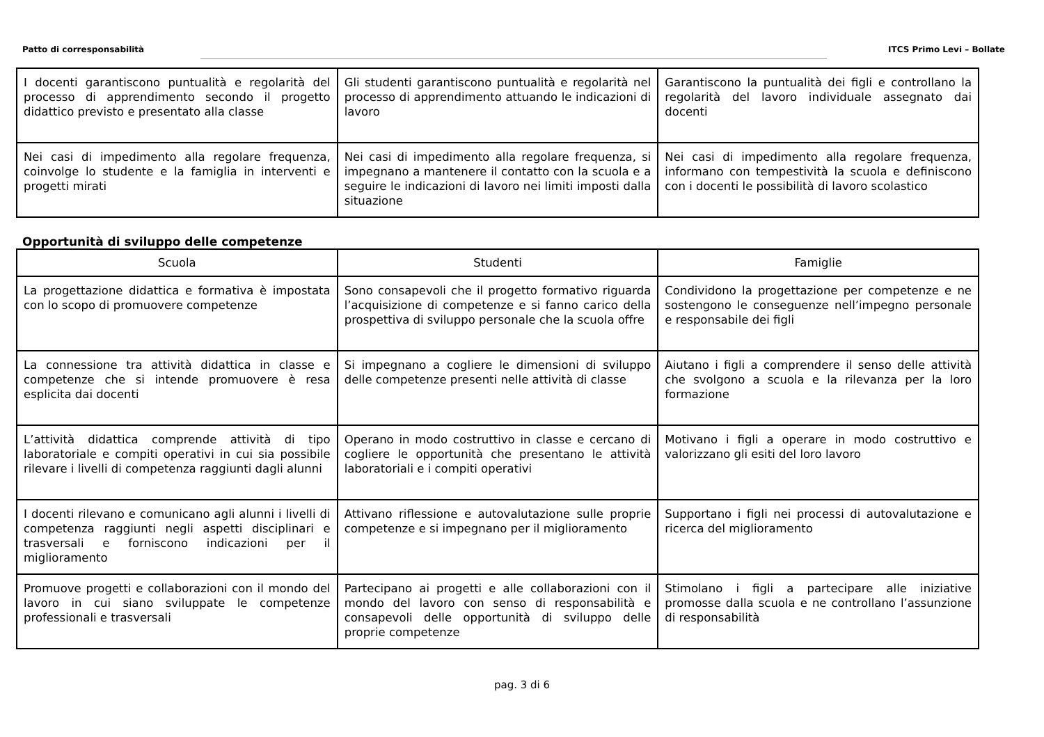Patto di corresponsabilità ITCS Primo Levi – Bollate
| I docenti garantiscono puntualità e regolarità del processo di apprendimento secondo il progetto didattico previsto e presentato alla classe | Gli studenti garantiscono puntualità e regolarità nel processo di apprendimento attuando le indicazioni di lavoro | Garantiscono la puntualità dei figli e controllano la regolarità del lavoro individuale assegnato dai docenti |
| Nei casi di impedimento alla regolare frequenza, coinvolge lo studente e la famiglia in interventi e progetti mirati | Nei casi di impedimento alla regolare frequenza, si impegnano a mantenere il contatto con la scuola e a seguire le indicazioni di lavoro nei limiti imposti dalla situazione | Nei casi di impedimento alla regolare frequenza, informano con tempestività la scuola e definiscono con i docenti le possibilità di lavoro scolastico |
Opportunità di sviluppo delle competenze
| Scuola | Studenti | Famiglie |
| --- | --- | --- |
| La progettazione didattica e formativa è impostata con lo scopo di promuovere competenze | Sono consapevoli che il progetto formativo riguarda l’acquisizione di competenze e si fanno carico della prospettiva di sviluppo personale che la scuola offre | Condividono la progettazione per competenze e ne sostengono le conseguenze nell’impegno personale e responsabile dei figli |
| La connessione tra attività didattica in classe e competenze che si intende promuovere è resa esplicita dai docenti | Si impegnano a cogliere le dimensioni di sviluppo delle competenze presenti nelle attività di classe | Aiutano i figli a comprendere il senso delle attività che svolgono a scuola e la rilevanza per la loro formazione |
| L’attività didattica comprende attività di tipo laboratoriale e compiti operativi in cui sia possibile rilevare i livelli di competenza raggiunti dagli alunni | Operano in modo costruttivo in classe e cercano di cogliere le opportunità che presentano le attività laboratoriali e i compiti operativi | Motivano i figli a operare in modo costruttivo e valorizzano gli esiti del loro lavoro |
| I docenti rilevano e comunicano agli alunni i livelli di competenza raggiunti negli aspetti disciplinari e trasversali e forniscono indicazioni per il miglioramento | Attivano riflessione e autovalutazione sulle proprie competenze e si impegnano per il miglioramento | Supportano i figli nei processi di autovalutazione e ricerca del miglioramento |
| Promuove progetti e collaborazioni con il mondo del lavoro in cui siano sviluppate le competenze professionali e trasversali | Partecipano ai progetti e alle collaborazioni con il mondo del lavoro con senso di responsabilità e consapevoli delle opportunità di sviluppo delle proprie competenze | Stimolano i figli a partecipare alle iniziative promosse dalla scuola e ne controllano l’assunzione di responsabilità |
pag. 3 di 6